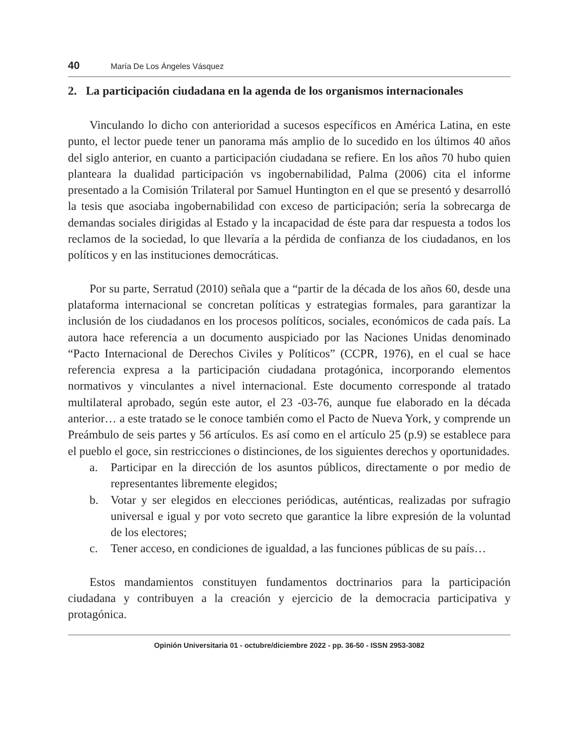40 María De Los Ángeles Vásquez
2. La participación ciudadana en la agenda de los organismos internacionales
Vinculando lo dicho con anterioridad a sucesos específicos en América Latina, en este punto, el lector puede tener un panorama más amplio de lo sucedido en los últimos 40 años del siglo anterior, en cuanto a participación ciudadana se refiere. En los años 70 hubo quien planteara la dualidad participación vs ingobernabilidad, Palma (2006) cita el informe presentado a la Comisión Trilateral por Samuel Huntington en el que se presentó y desarrolló la tesis que asociaba ingobernabilidad con exceso de participación; sería la sobrecarga de demandas sociales dirigidas al Estado y la incapacidad de éste para dar respuesta a todos los reclamos de la sociedad, lo que llevaría a la pérdida de confianza de los ciudadanos, en los políticos y en las instituciones democráticas.
Por su parte, Serratud (2010) señala que a “partir de la década de los años 60, desde una plataforma internacional se concretan políticas y estrategias formales, para garantizar la inclusión de los ciudadanos en los procesos políticos, sociales, económicos de cada país. La autora hace referencia a un documento auspiciado por las Naciones Unidas denominado “Pacto Internacional de Derechos Civiles y Políticos” (CCPR, 1976), en el cual se hace referencia expresa a la participación ciudadana protagónica, incorporando elementos normativos y vinculantes a nivel internacional. Este documento corresponde al tratado multilateral aprobado, según este autor, el 23 -03-76, aunque fue elaborado en la década anterior… a este tratado se le conoce también como el Pacto de Nueva York, y comprende un Preámbulo de seis partes y 56 artículos. Es así como en el artículo 25 (p.9) se establece para el pueblo el goce, sin restricciones o distinciones, de los siguientes derechos y oportunidades.
a. Participar en la dirección de los asuntos públicos, directamente o por medio de representantes libremente elegidos;
b. Votar y ser elegidos en elecciones periódicas, auténticas, realizadas por sufragio universal e igual y por voto secreto que garantice la libre expresión de la voluntad de los electores;
c. Tener acceso, en condiciones de igualdad, a las funciones públicas de su país…
Estos mandamientos constituyen fundamentos doctrinarios para la participación ciudadana y contribuyen a la creación y ejercicio de la democracia participativa y protagónica.
Opinión Universitaria 01 - octubre/diciembre 2022 - pp. 36-50 - ISSN 2953-3082